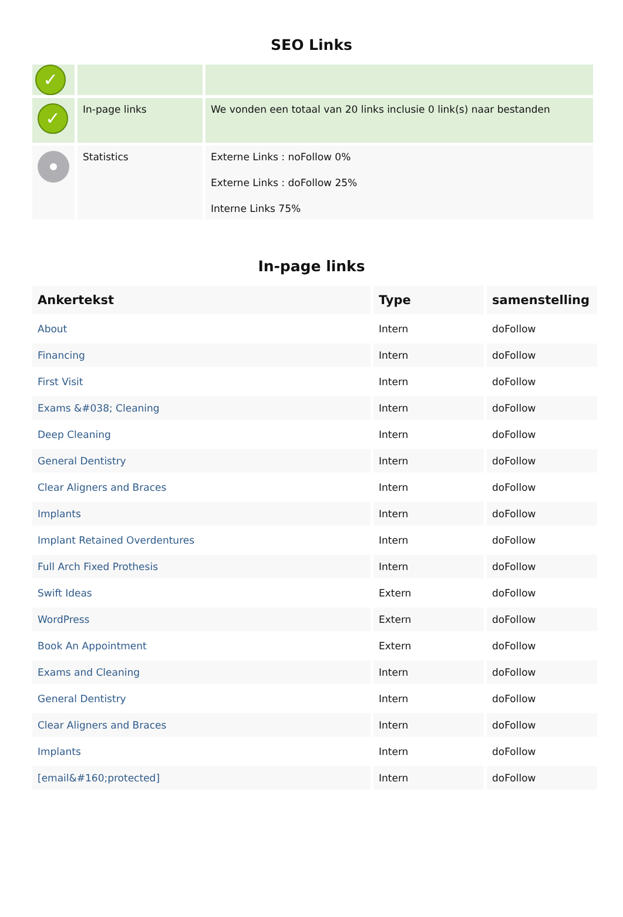SEO Links
| ✓ | | |
| ✓ | In-page links | We vonden een totaal van 20 links inclusie 0 link(s) naar bestanden |
| | Statistics | Externe Links : noFollow 0% Externe Links : doFollow 25% Interne Links 75% |
In-page links
| Ankertekst | Type | samenstelling |
| --- | --- | --- |
| About | Intern | doFollow |
| Financing | Intern | doFollow |
| First Visit | Intern | doFollow |
| Exams &#038; Cleaning | Intern | doFollow |
| Deep Cleaning | Intern | doFollow |
| General Dentistry | Intern | doFollow |
| Clear Aligners and Braces | Intern | doFollow |
| Implants | Intern | doFollow |
| Implant Retained Overdentures | Intern | doFollow |
| Full Arch Fixed Prothesis | Intern | doFollow |
| Swift Ideas | Extern | doFollow |
| WordPress | Extern | doFollow |
| Book An Appointment | Extern | doFollow |
| Exams and Cleaning | Intern | doFollow |
| General Dentistry | Intern | doFollow |
| Clear Aligners and Braces | Intern | doFollow |
| Implants | Intern | doFollow |
| [email&#160;protected] | Intern | doFollow |